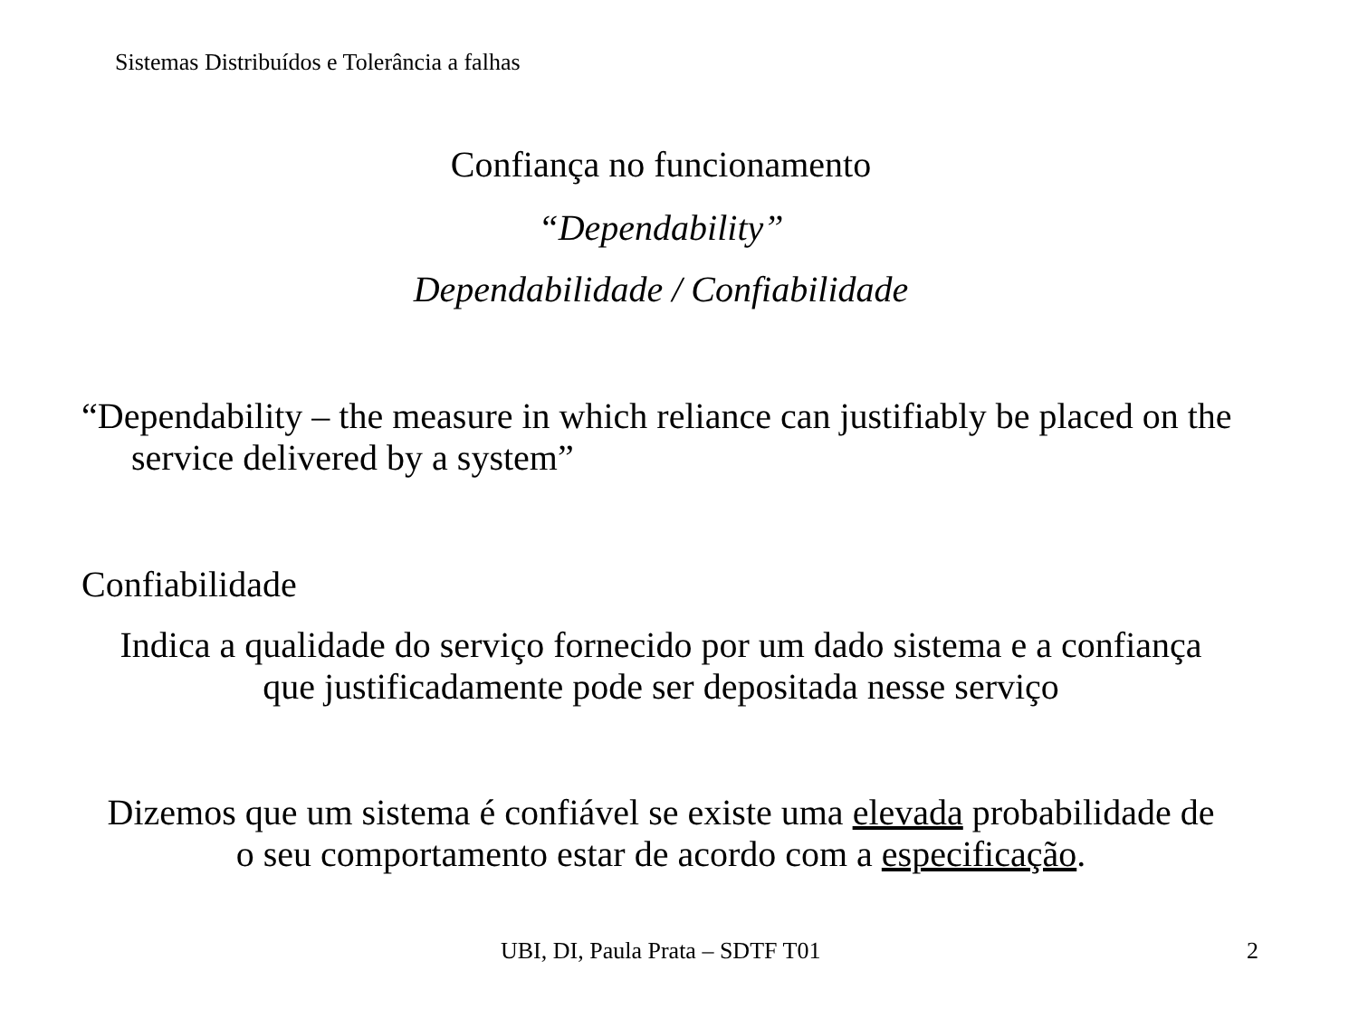Sistemas Distribuídos e Tolerância a falhas
Confiança no funcionamento
“Dependability”
Dependabilidade / Confiabilidade
“Dependability – the measure in which reliance can justifiably be placed on the service delivered by a system”
Confiabilidade
Indica a qualidade do serviço fornecido por um dado sistema e a confiança
que justificadamente pode ser depositada nesse serviço
Dizemos que um sistema é confiável se existe uma elevada probabilidade de
o seu comportamento estar de acordo com a especificação.
UBI, DI, Paula Prata – SDTF T01
2